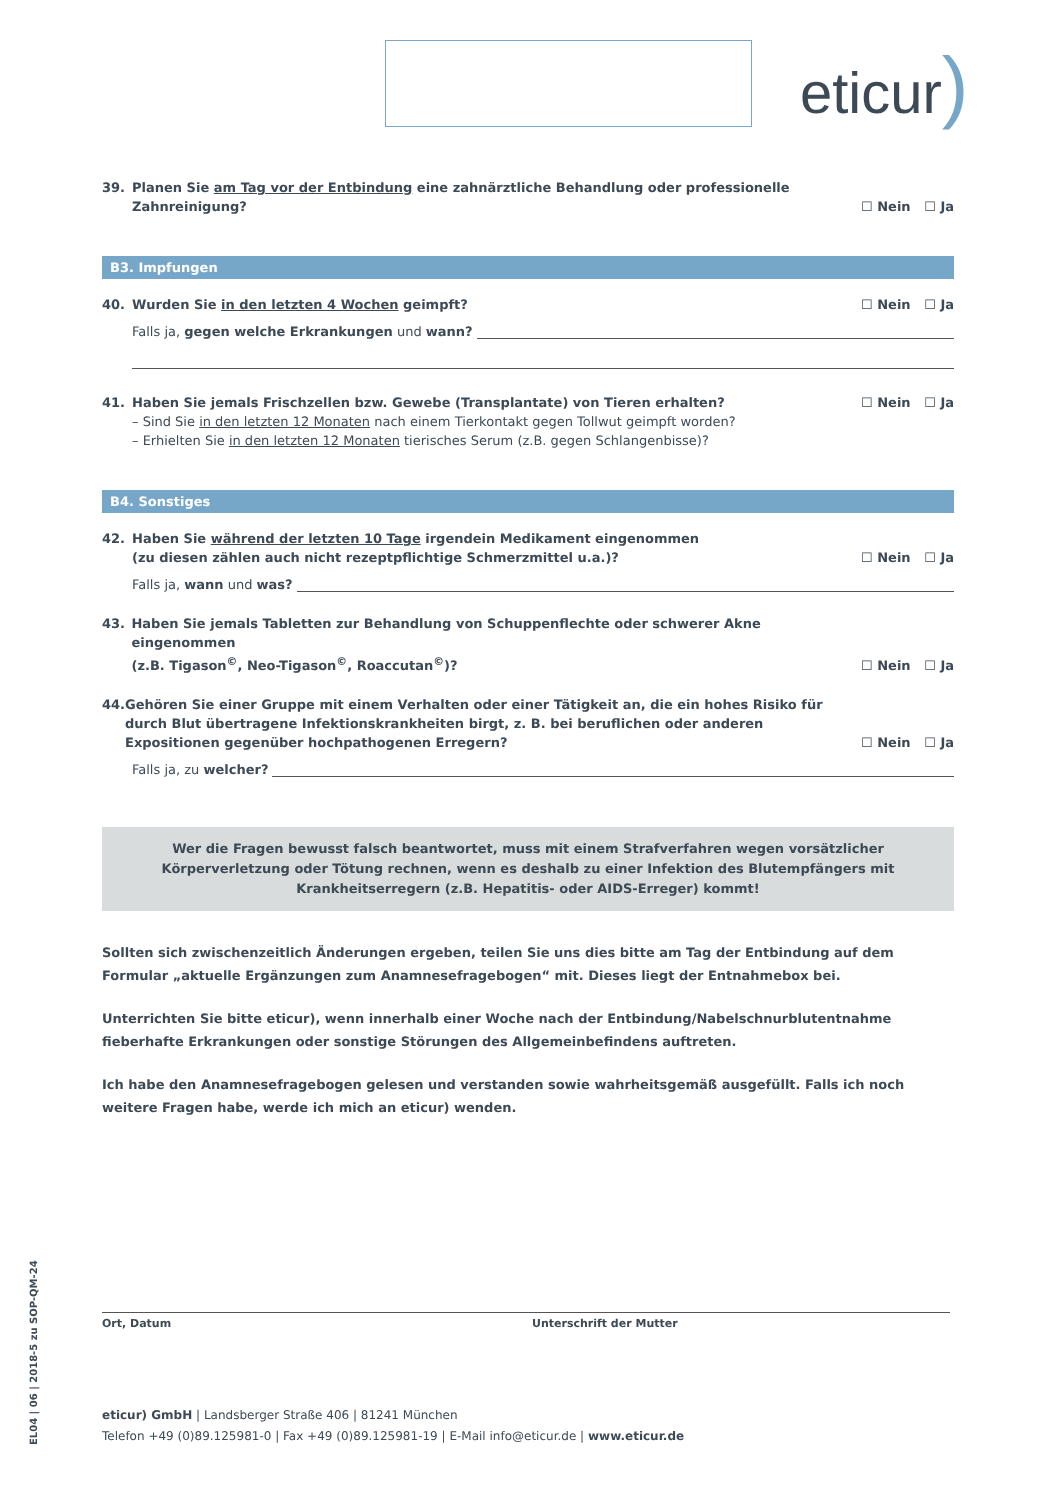eticur)
39. Planen Sie am Tag vor der Entbindung eine zahnärztliche Behandlung oder professionelle
Zahnreinigung?
☐ Nein ☐ Ja
B3. Impfungen
40. Wurden Sie in den letzten 4 Wochen geimpft?
☐ Nein ☐ Ja
Falls ja, gegen welche Erkrankungen und wann?
41. Haben Sie jemals Frischzellen bzw. Gewebe (Transplantate) von Tieren erhalten?
☐ Nein ☐ Ja
– Sind Sie in den letzten 12 Monaten nach einem Tierkontakt gegen Tollwut geimpft worden?
– Erhielten Sie in den letzten 12 Monaten tierisches Serum (z.B. gegen Schlangenbisse)?
B4. Sonstiges
42. Haben Sie während der letzten 10 Tage irgendein Medikament eingenommen
(zu diesen zählen auch nicht rezeptpflichtige Schmerzmittel u.a.)?
☐ Nein ☐ Ja
Falls ja, wann und was?
43. Haben Sie jemals Tabletten zur Behandlung von Schuppenflechte oder schwerer Akne eingenommen
(z.B. Tigason<sup>©</sup>, Neo-Tigason<sup>©</sup>, Roaccutan<sup>©</sup>)?
☐ Nein ☐ Ja
44. Gehören Sie einer Gruppe mit einem Verhalten oder einer Tätigkeit an, die ein hohes Risiko für durch Blut übertragene Infektionskrankheiten birgt, z. B. bei beruflichen oder anderen Expositionen gegenüber hochpathogenen Erregern?
☐ Nein ☐ Ja
Falls ja, zu welcher?
Wer die Fragen bewusst falsch beantwortet, muss mit einem Strafverfahren wegen vorsätzlicher Körperverletzung oder Tötung rechnen, wenn es deshalb zu einer Infektion des Blutempfängers mit Krankheitserregern (z.B. Hepatitis- oder AIDS-Erreger) kommt!
Sollten sich zwischenzeitlich Änderungen ergeben, teilen Sie uns dies bitte am Tag der Entbindung auf dem Formular „aktuelle Ergänzungen zum Anamnesefragebogen“ mit. Dieses liegt der Entnahmebox bei.
Unterrichten Sie bitte eticur), wenn innerhalb einer Woche nach der Entbindung/Nabelschnurblutentnahme fieberhafte Erkrankungen oder sonstige Störungen des Allgemeinbefindens auftreten.
Ich habe den Anamnesefragebogen gelesen und verstanden sowie wahrheitsgemäß ausgefüllt. Falls ich noch weitere Fragen habe, werde ich mich an eticur) wenden.
EL04 | 06 | 2018-5 zu SOP-QM-24
Ort, Datum Unterschrift der Mutter
eticur) GmbH | Landsberger Straße 406 | 81241 München
Telefon +49 (0)89.125981-0 | Fax +49 (0)89.125981-19 | E-Mail info@eticur.de | www.eticur.de